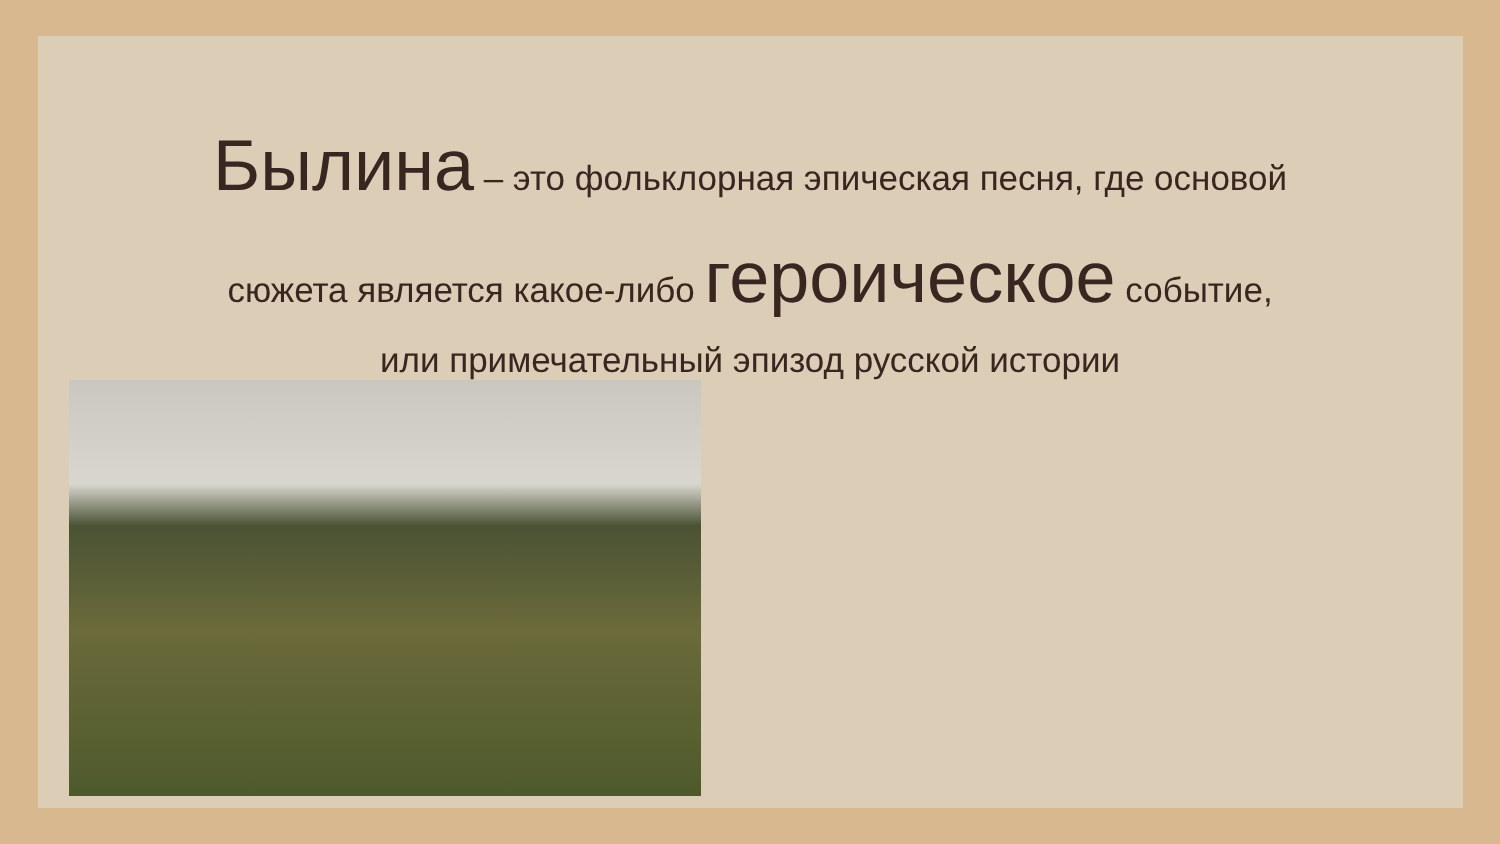Былина – это фольклорная эпическая песня, где основой
сюжета является какое-либо героическое событие,
или примечательный эпизод русской истории